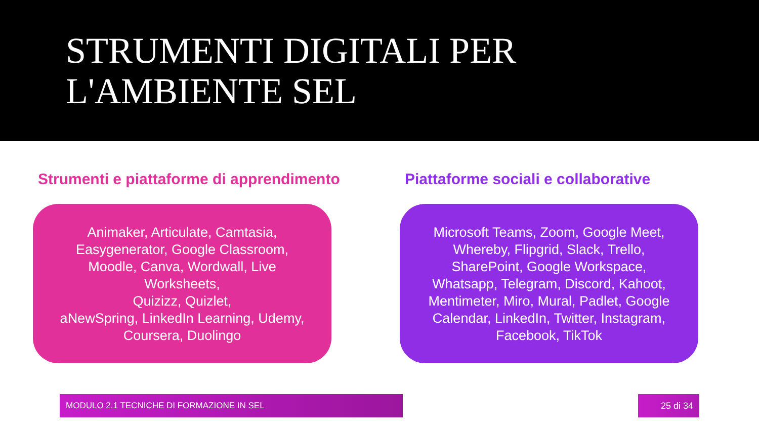STRUMENTI DIGITALI PER
L'AMBIENTE SEL
Strumenti e piattaforme di apprendimento
Animaker, Articulate, Camtasia, Easygenerator, Google Classroom, Moodle, Canva, Wordwall, Live Worksheets,
Quizizz, Quizlet,
aNewSpring, LinkedIn Learning, Udemy, Coursera, Duolingo
Piattaforme sociali e collaborative
Microsoft Teams, Zoom, Google Meet, Whereby, Flipgrid, Slack, Trello, SharePoint, Google Workspace, Whatsapp, Telegram, Discord, Kahoot, Mentimeter, Miro, Mural, Padlet, Google Calendar, LinkedIn, Twitter, Instagram, Facebook, TikTok
MODULO 2.1 TECNICHE DI FORMAZIONE IN SEL 25 di 34